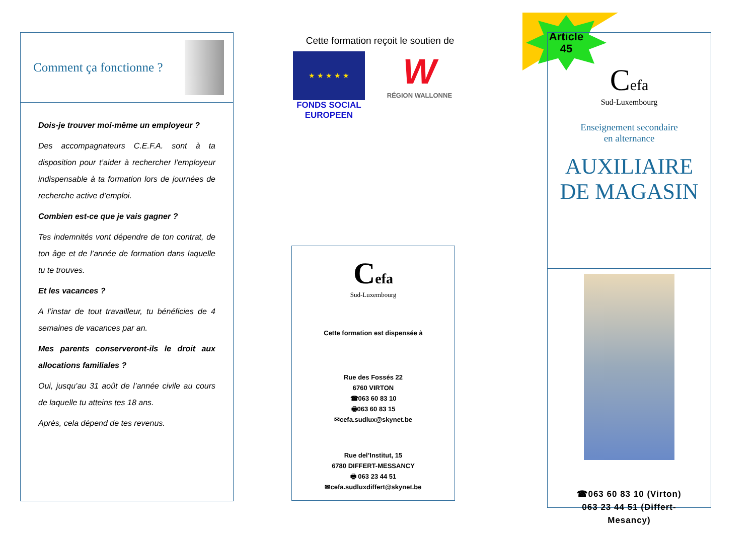Comment ça fonctionne ?
Dois-je trouver moi-même un employeur ?
Des accompagnateurs C.E.F.A. sont à ta disposition pour t’aider à rechercher l’employeur indispensable à ta formation lors de journées de recherche active d’emploi.
Combien est-ce que je vais gagner ?
Tes indemnités vont dépendre de ton contrat, de ton âge et de l’année de formation dans laquelle tu te trouves.
Et les vacances ?
A l’instar de tout travailleur, tu bénéficies de 4 semaines de vacances par an.
Mes parents conserveront-ils le droit aux allocations familiales ?
Oui, jusqu’au 31 août de l’année civile au cours de laquelle tu atteins tes 18 ans.
Après, cela dépend de tes revenus.
Cette formation reçoit le soutien de
★ ★ ★ ★ ★
FONDS SOCIAL
EUROPEEN
W
RÉGION WALLONNE
Cefa
Sud-Luxembourg
Cette formation est dispensée à
Rue des Fossés 22
6760 VIRTON
☎063 60 83 10
🖶063 60 83 15
✉cefa.sudlux@skynet.be
Rue del’Institut, 15
6780 DIFFERT-MESSANCY
🖶 063 23 44 51
✉cefa.sudluxdiffert@skynet.be
Article
45
Cefa
Sud-Luxembourg
Enseignement secondaire
en alternance
AUXILIAIRE
DE MAGASIN
☎063 60 83 10 (Virton)
063 23 44 51 (Differt-
Mesancy)